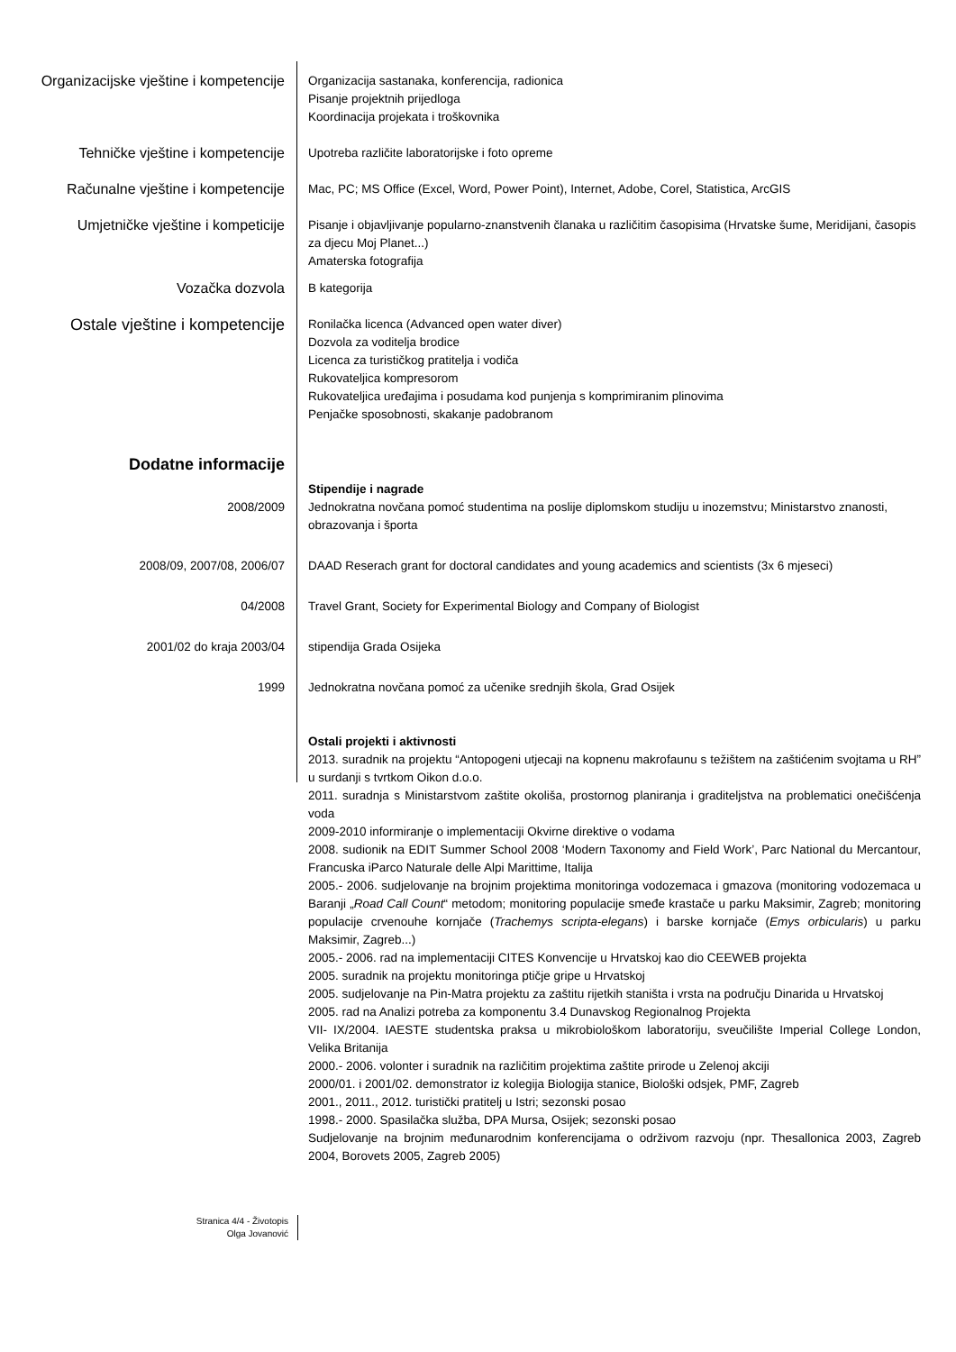Organizacijske vještine i kompetencije
Organizacija sastanaka, konferencija, radionica
Pisanje projektnih prijedloga
Koordinacija projekata i troškovnika
Tehničke vještine i kompetencije
Upotreba različite laboratorijske i foto opreme
Računalne vještine i kompetencije
Mac, PC; MS Office (Excel, Word, Power Point), Internet, Adobe, Corel, Statistica, ArcGIS
Umjetničke vještine i kompeticije
Pisanje i objavljivanje popularno-znanstvenih članaka u različitim časopisima (Hrvatske šume, Meridijani, časopis za djecu Moj Planet...)
Amaterska fotografija
Vozačka dozvola
B kategorija
Ostale vještine i kompetencije
Ronilačka licenca (Advanced open water diver)
Dozvola za voditelja brodice
Licenca za turističkog pratitelja i vodiča
Rukovateljica kompresorom
Rukovateljica uređajima i posudama kod punjenja s komprimiranim plinovima
Penjačke sposobnosti, skakanje padobranom
Dodatne informacije
Stipendije i nagrade
2008/2009 Jednokratna novčana pomoć studentima na poslije diplomskom studiju u inozemstvu; Ministarstvo znanosti, obrazovanja i športa
2008/09, 2007/08, 2006/07 DAAD Reserach grant for doctoral candidates and young academics and scientists (3x 6 mjeseci)
04/2008 Travel Grant, Society for Experimental Biology and Company of Biologist
2001/02 do kraja 2003/04 stipendija Grada Osijeka
1999 Jednokratna novčana pomoć za učenike srednjih škola, Grad Osijek
Ostali projekti i aktivnosti
2013. suradnik na projektu “Antopogeni utjecaji na kopnenu makrofaunu s težištem na zaštićenim svojtama u RH” u surdanji s tvrtkom Oikon d.o.o.
2011. suradnja s Ministarstvom zaštite okoliša, prostornog planiranja i graditeljstva na problematici onečišćenja voda
2009-2010 informiranje o implementaciji Okvirne direktive o vodama
2008. sudionik na EDIT Summer School 2008 ‘Modern Taxonomy and Field Work’, Parc National du Mercantour, Francuska iParco Naturale delle Alpi Marittime, Italija
2005.- 2006. sudjelovanje na brojnim projektima monitoringa vodozemaca i gmazova (monitoring vodozemaca u Baranji „Road Call Count“ metodom; monitoring populacije smeđe krastače u parku Maksimir, Zagreb; monitoring populacije crvenouhe kornjače (Trachemys scripta-elegans) i barske kornjače (Emys orbicularis) u parku Maksimir, Zagreb...)
2005.- 2006. rad na implementaciji CITES Konvencije u Hrvatskoj kao dio CEEWEB projekta
2005. suradnik na projektu monitoringa ptičje gripe u Hrvatskoj
2005. sudjelovanje na Pin-Matra projektu za zaštitu rijetkih staništa i vrsta na području Dinarida u Hrvatskoj
2005. rad na Analizi potreba za komponentu 3.4 Dunavskog Regionalnog Projekta
VII- IX/2004. IAESTE studentska praksa u mikrobiološkom laboratoriju, sveučilište Imperial College London, Velika Britanija
2000.- 2006. volonter i suradnik na različitim projektima zaštite prirode u Zelenoj akciji
2000/01. i 2001/02. demonstrator iz kolegija Biologija stanice, Biološki odsjek, PMF, Zagreb
2001., 2011., 2012. turistički pratitelj u Istri; sezonski posao
1998.- 2000. Spasilačka služba, DPA Mursa, Osijek; sezonski posao
Sudjelovanje na brojnim međunarodnim konferencijama o održivom razvoju (npr. Thesallonica 2003, Zagreb 2004, Borovets 2005, Zagreb 2005)
Stranica 4/4 - Životopis
Olga Jovanović